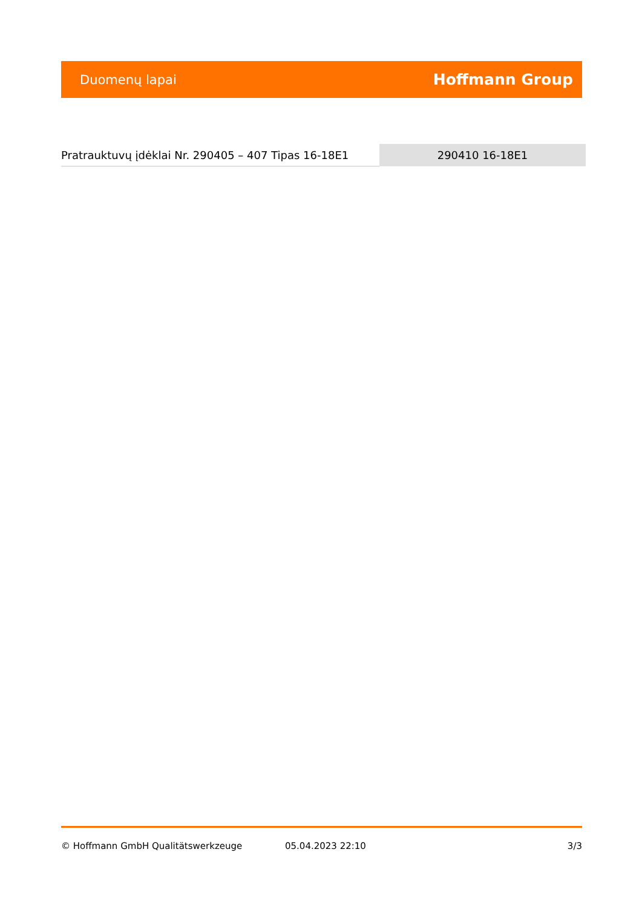Duomenų lapai Hoffmann Group
| Pratrauktuvų įdėklai Nr. 290405 – 407 Tipas 16-18E1 | 290410 16-18E1 |
© Hoffmann GmbH Qualitätswerkzeuge 05.04.2023 22:10 3/3